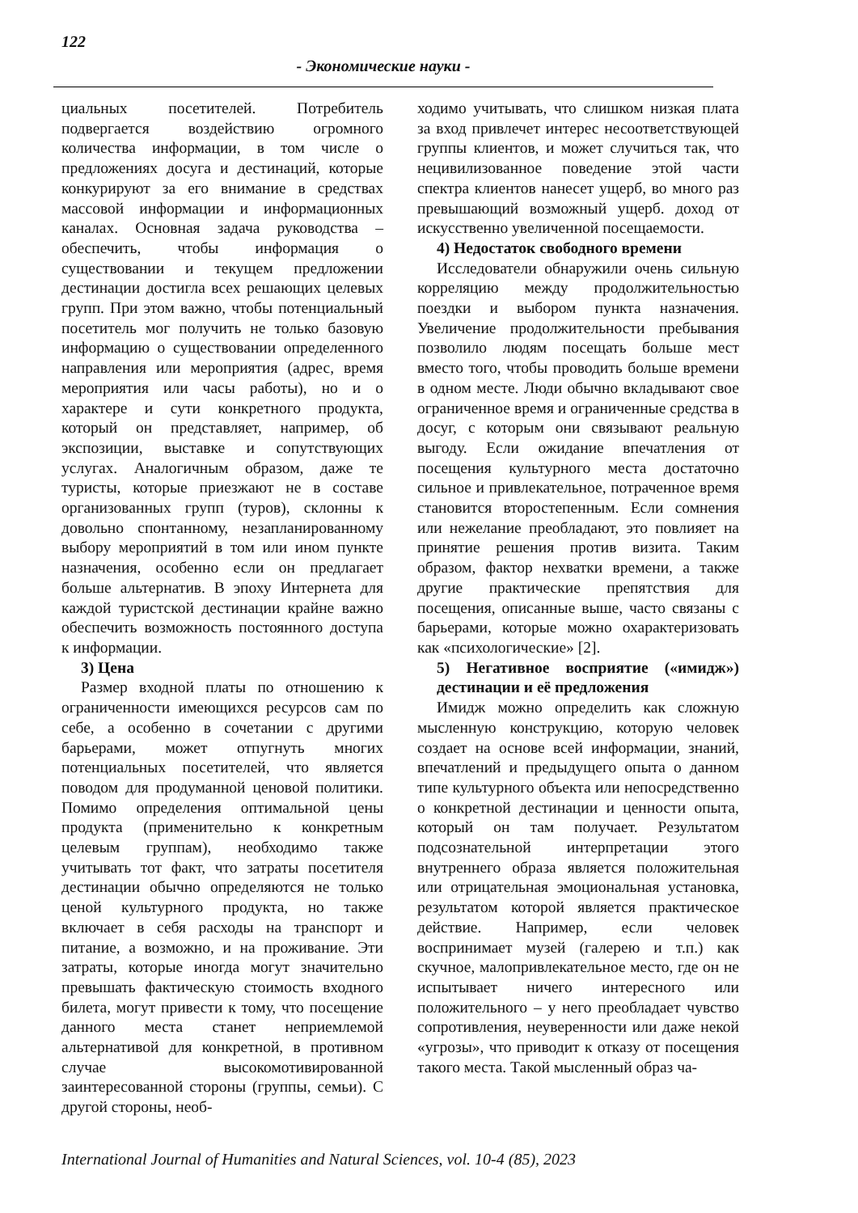122
- Экономические науки -
циальных посетителей. Потребитель подвергается воздействию огромного количества информации, в том числе о предложениях досуга и дестинаций, которые конкурируют за его внимание в средствах массовой информации и информационных каналах. Основная задача руководства – обеспечить, чтобы информация о существовании и текущем предложении дестинации достигла всех решающих целевых групп. При этом важно, чтобы потенциальный посетитель мог получить не только базовую информацию о существовании определенного направления или мероприятия (адрес, время мероприятия или часы работы), но и о характере и сути конкретного продукта, который он представляет, например, об экспозиции, выставке и сопутствующих услугах. Аналогичным образом, даже те туристы, которые приезжают не в составе организованных групп (туров), склонны к довольно спонтанному, незапланированному выбору мероприятий в том или ином пункте назначения, особенно если он предлагает больше альтернатив. В эпоху Интернета для каждой туристской дестинации крайне важно обеспечить возможность постоянного доступа к информации.
3) Цена
Размер входной платы по отношению к ограниченности имеющихся ресурсов сам по себе, а особенно в сочетании с другими барьерами, может отпугнуть многих потенциальных посетителей, что является поводом для продуманной ценовой политики. Помимо определения оптимальной цены продукта (применительно к конкретным целевым группам), необходимо также учитывать тот факт, что затраты посетителя дестинации обычно определяются не только ценой культурного продукта, но также включает в себя расходы на транспорт и питание, а возможно, и на проживание. Эти затраты, которые иногда могут значительно превышать фактическую стоимость входного билета, могут привести к тому, что посещение данного места станет неприемлемой альтернативой для конкретной, в противном случае высокомотивированной заинтересованной стороны (группы, семьи). С другой стороны, необ-
ходимо учитывать, что слишком низкая плата за вход привлечет интерес несоответствующей группы клиентов, и может случиться так, что нецивилизованное поведение этой части спектра клиентов нанесет ущерб, во много раз превышающий возможный ущерб. доход от искусственно увеличенной посещаемости.
4) Недостаток свободного времени
Исследователи обнаружили очень сильную корреляцию между продолжительностью поездки и выбором пункта назначения. Увеличение продолжительности пребывания позволило людям посещать больше мест вместо того, чтобы проводить больше времени в одном месте. Люди обычно вкладывают свое ограниченное время и ограниченные средства в досуг, с которым они связывают реальную выгоду. Если ожидание впечатления от посещения культурного места достаточно сильное и привлекательное, потраченное время становится второстепенным. Если сомнения или нежелание преобладают, это повлияет на принятие решения против визита. Таким образом, фактор нехватки времени, а также другие практические препятствия для посещения, описанные выше, часто связаны с барьерами, которые можно охарактеризовать как «психологические» [2].
5) Негативное восприятие («имидж») дестинации и её предложения
Имидж можно определить как сложную мысленную конструкцию, которую человек создает на основе всей информации, знаний, впечатлений и предыдущего опыта о данном типе культурного объекта или непосредственно о конкретной дестинации и ценности опыта, который он там получает. Результатом подсознательной интерпретации этого внутреннего образа является положительная или отрицательная эмоциональная установка, результатом которой является практическое действие. Например, если человек воспринимает музей (галерею и т.п.) как скучное, малопривлекательное место, где он не испытывает ничего интересного или положительного – у него преобладает чувство сопротивления, неуверенности или даже некой «угрозы», что приводит к отказу от посещения такого места. Такой мысленный образ ча-
International Journal of Humanities and Natural Sciences, vol. 10-4 (85), 2023